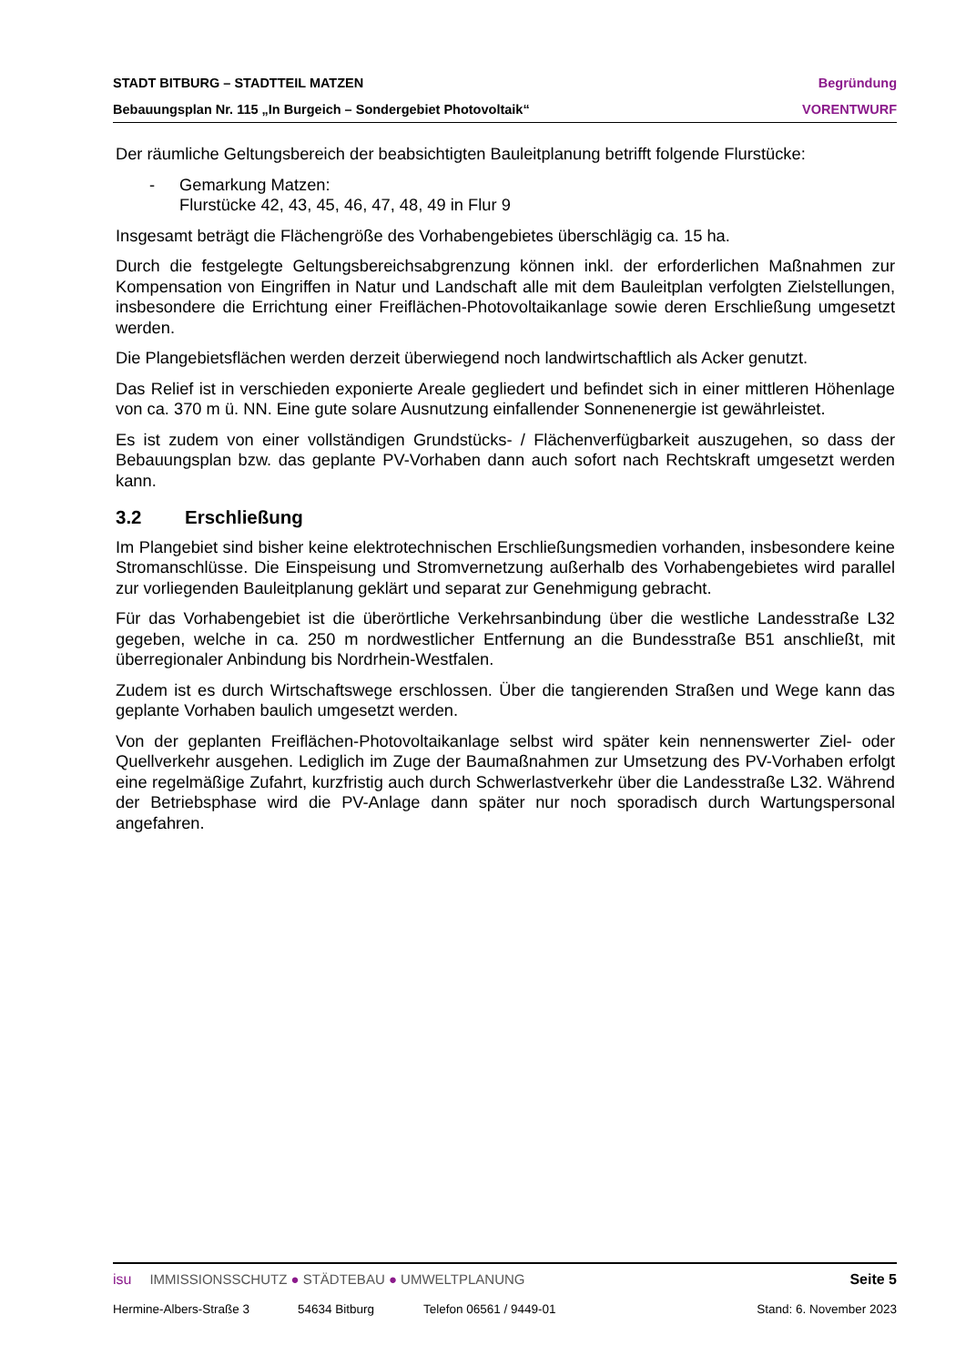STADT BITBURG – STADTTEIL MATZEN Begründung
Bebauungsplan Nr. 115 „In Burgeich – Sondergebiet Photovoltaik“VORENTWURF
Der räumliche Geltungsbereich der beabsichtigten Bauleitplanung betrifft folgende Flurstücke:
- Gemarkung Matzen:
Flurstücke 42, 43, 45, 46, 47, 48, 49 in Flur 9
Insgesamt beträgt die Flächengröße des Vorhabengebietes überschlägig ca. 15 ha.
Durch die festgelegte Geltungsbereichsabgrenzung können inkl. der erforderlichen Maßnahmen zur Kompensation von Eingriffen in Natur und Landschaft alle mit dem Bauleitplan verfolgten Zielstellungen, insbesondere die Errichtung einer Freiflächen-Photovoltaikanlage sowie deren Erschließung umgesetzt werden.
Die Plangebietsflächen werden derzeit überwiegend noch landwirtschaftlich als Acker genutzt.
Das Relief ist in verschieden exponierte Areale gegliedert und befindet sich in einer mittleren Höhenlage von ca. 370 m ü. NN. Eine gute solare Ausnutzung einfallender Sonnenenergie ist gewährleistet.
Es ist zudem von einer vollständigen Grundstücks- / Flächenverfügbarkeit auszugehen, so dass der Bebauungsplan bzw. das geplante PV-Vorhaben dann auch sofort nach Rechtskraft umgesetzt werden kann.
3.2 Erschließung
Im Plangebiet sind bisher keine elektrotechnischen Erschließungsmedien vorhanden, insbesondere keine Stromanschlüsse. Die Einspeisung und Stromvernetzung außerhalb des Vorhabengebietes wird parallel zur vorliegenden Bauleitplanung geklärt und separat zur Genehmigung gebracht.
Für das Vorhabengebiet ist die überörtliche Verkehrsanbindung über die westliche Landesstraße L32 gegeben, welche in ca. 250 m nordwestlicher Entfernung an die Bundesstraße B51 anschließt, mit überregionaler Anbindung bis Nordrhein-Westfalen.
Zudem ist es durch Wirtschaftswege erschlossen. Über die tangierenden Straßen und Wege kann das geplante Vorhaben baulich umgesetzt werden.
Von der geplanten Freiflächen-Photovoltaikanlage selbst wird später kein nennenswerter Ziel- oder Quellverkehr ausgehen. Lediglich im Zuge der Baumaßnahmen zur Umsetzung des PV-Vorhaben erfolgt eine regelmäßige Zufahrt, kurzfristig auch durch Schwerlastverkehr über die Landesstraße L32. Während der Betriebsphase wird die PV-Anlage dann später nur noch sporadisch durch Wartungspersonal angefahren.
isu IMMISSIONSSCHUTZ ● STÄDTEBAU ● UMWELTPLANUNG Seite 5
Hermine-Albers-Straße 3 54634 Bitburg Telefon 06561 / 9449-01 Stand: 6. November 2023